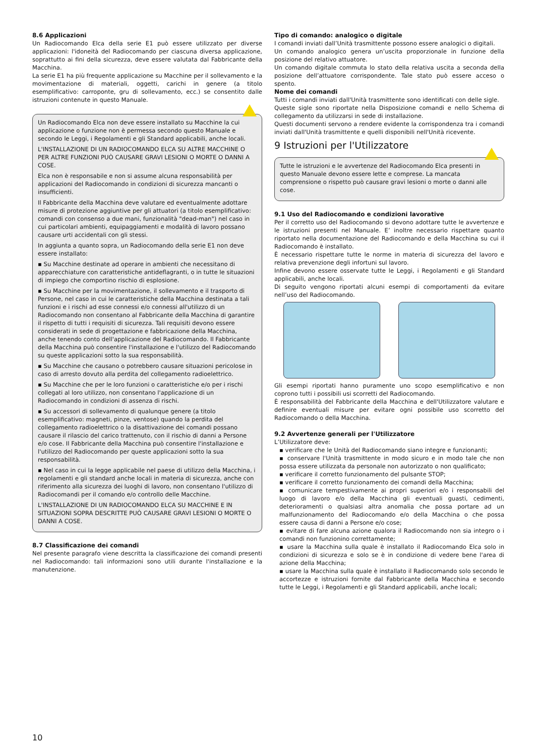8.6 Applicazioni
Un Radiocomando Elca della serie E1 può essere utilizzato per diverse applicazioni: l'idoneità del Radiocomando per ciascuna diversa applicazione, soprattutto ai fini della sicurezza, deve essere valutata dal Fabbricante della Macchina.
La serie E1 ha più frequente applicazione su Macchine per il sollevamento e la movimentazione di materiali, oggetti, carichi in genere (a titolo esemplificativo: carroponte, gru di sollevamento, ecc.) se consentito dalle istruzioni contenute in questo Manuale.
Un Radiocomando Elca non deve essere installato su Macchine la cui applicazione o funzione non è permessa secondo questo Manuale e secondo le Leggi, i Regolamenti e gli Standard applicabili, anche locali.
L'INSTALLAZIONE DI UN RADIOCOMANDO ELCA SU ALTRE MACCHINE O PER ALTRE FUNZIONI PUÒ CAUSARE GRAVI LESIONI O MORTE O DANNI A COSE.
Elca non è responsabile e non si assume alcuna responsabilità per applicazioni del Radiocomando in condizioni di sicurezza mancanti o insufficienti.
Il Fabbricante della Macchina deve valutare ed eventualmente adottare misure di protezione aggiuntive per gli attuatori (a titolo esemplificativo: comandi con consenso a due mani, funzionalità "dead-man") nel caso in cui particolari ambienti, equipaggiamenti e modalità di lavoro possano causare urti accidentali con gli stessi.
In aggiunta a quanto sopra, un Radiocomando della serie E1 non deve essere installato:
▪ Su Macchine destinate ad operare in ambienti che necessitano di apparecchiature con caratteristiche antideflagranti, o in tutte le situazioni di impiego che comportino rischio di esplosione.
▪ Su Macchine per la movimentazione, il sollevamento e il trasporto di Persone, nel caso in cui le caratteristiche della Macchina destinata a tali funzioni e i rischi ad esse connessi e/o connessi all'utilizzo di un Radiocomando non consentano al Fabbricante della Macchina di garantire il rispetto di tutti i requisiti di sicurezza. Tali requisiti devono essere considerati in sede di progettazione e fabbricazione della Macchina, anche tenendo conto dell'applicazione del Radiocomando. Il Fabbricante della Macchina può consentire l'installazione e l'utilizzo del Radiocomando su queste applicazioni sotto la sua responsabilità.
▪ Su Macchine che causano o potrebbero causare situazioni pericolose in caso di arresto dovuto alla perdita del collegamento radioelettrico.
▪ Su Macchine che per le loro funzioni o caratteristiche e/o per i rischi collegati al loro utilizzo, non consentano l'applicazione di un Radiocomando in condizioni di assenza di rischi.
▪ Su accessori di sollevamento di qualunque genere (a titolo esemplificativo: magneti, pinze, ventose) quando la perdita del collegamento radioelettrico o la disattivazione dei comandi possano causare il rilascio del carico trattenuto, con il rischio di danni a Persone e/o cose. Il Fabbricante della Macchina può consentire l'installazione e l'utilizzo del Radiocomando per queste applicazioni sotto la sua responsabilità.
▪ Nel caso in cui la legge applicabile nel paese di utilizzo della Macchina, i regolamenti e gli standard anche locali in materia di sicurezza, anche con riferimento alla sicurezza dei luoghi di lavoro, non consentano l'utilizzo di Radiocomandi per il comando e/o controllo delle Macchine.
L'INSTALLAZIONE DI UN RADIOCOMANDO ELCA SU MACCHINE E IN SITUAZIONI SOPRA DESCRITTE PUÒ CAUSARE GRAVI LESIONI O MORTE O DANNI A COSE.
8.7 Classificazione dei comandi
Nel presente paragrafo viene descritta la classificazione dei comandi presenti nel Radiocomando: tali informazioni sono utili durante l'installazione e la manutenzione.
Tipo di comando: analogico o digitale
I comandi inviati dall’Unità trasmittente possono essere analogici o digitali.
Un comando analogico genera un’uscita proporzionale in funzione della posizione del relativo attuatore.
Un comando digitale commuta lo stato della relativa uscita a seconda della posizione dell’attuatore corrispondente. Tale stato può essere acceso o spento.
Nome dei comandi
Tutti i comandi inviati dall'Unità trasmittente sono identificati con delle sigle.
Queste sigle sono riportate nella Disposizione comandi e nello Schema di collegamento da utilizzarsi in sede di installazione.
Questi documenti servono a rendere evidente la corrispondenza tra i comandi inviati dall'Unità trasmittente e quelli disponibili nell'Unità ricevente.
9 Istruzioni per l'Utilizzatore
Tutte le istruzioni e le avvertenze del Radiocomando Elca presenti in questo Manuale devono essere lette e comprese. La mancata comprensione o rispetto può causare gravi lesioni o morte o danni alle cose.
9.1 Uso del Radiocomando e condizioni lavorative
Per il corretto uso del Radiocomando si devono adottare tutte le avvertenze e le istruzioni presenti nel Manuale. E’ inoltre necessario rispettare quanto riportato nella documentazione del Radiocomando e della Macchina su cui il Radiocomando è installato.
È necessario rispettare tutte le norme in materia di sicurezza del lavoro e relativa prevenzione degli infortuni sul lavoro.
Infine devono essere osservate tutte le Leggi, i Regolamenti e gli Standard applicabili, anche locali.
Di seguito vengono riportati alcuni esempi di comportamenti da evitare nell’uso del Radiocomando.
Gli esempi riportati hanno puramente uno scopo esemplificativo e non coprono tutti i possibili usi scorretti del Radiocomando.
È responsabilità del Fabbricante della Macchina e dell'Utilizzatore valutare e definire eventuali misure per evitare ogni possibile uso scorretto del Radiocomando o della Macchina.
9.2 Avvertenze generali per l'Utilizzatore
L’Utilizzatore deve:
▪ verificare che le Unità del Radiocomando siano integre e funzionanti;
▪ conservare l'Unità trasmittente in modo sicuro e in modo tale che non possa essere utilizzata da personale non autorizzato o non qualificato;
▪ verificare il corretto funzionamento del pulsante STOP;
▪ verificare il corretto funzionamento dei comandi della Macchina;
▪ comunicare tempestivamente ai propri superiori e/o i responsabili del luogo di lavoro e/o della Macchina gli eventuali guasti, cedimenti, deterioramenti o qualsiasi altra anomalia che possa portare ad un malfunzionamento del Radiocomando e/o della Macchina o che possa essere causa di danni a Persone e/o cose;
▪ evitare di fare alcuna azione qualora il Radiocomando non sia integro o i comandi non funzionino correttamente;
▪ usare la Macchina sulla quale è installato il Radiocomando Elca solo in condizioni di sicurezza e solo se è in condizione di vedere bene l'area di azione della Macchina;
▪ usare la Macchina sulla quale è installato il Radiocomando solo secondo le accortezze e istruzioni fornite dal Fabbricante della Macchina e secondo tutte le Leggi, i Regolamenti e gli Standard applicabili, anche locali;
10